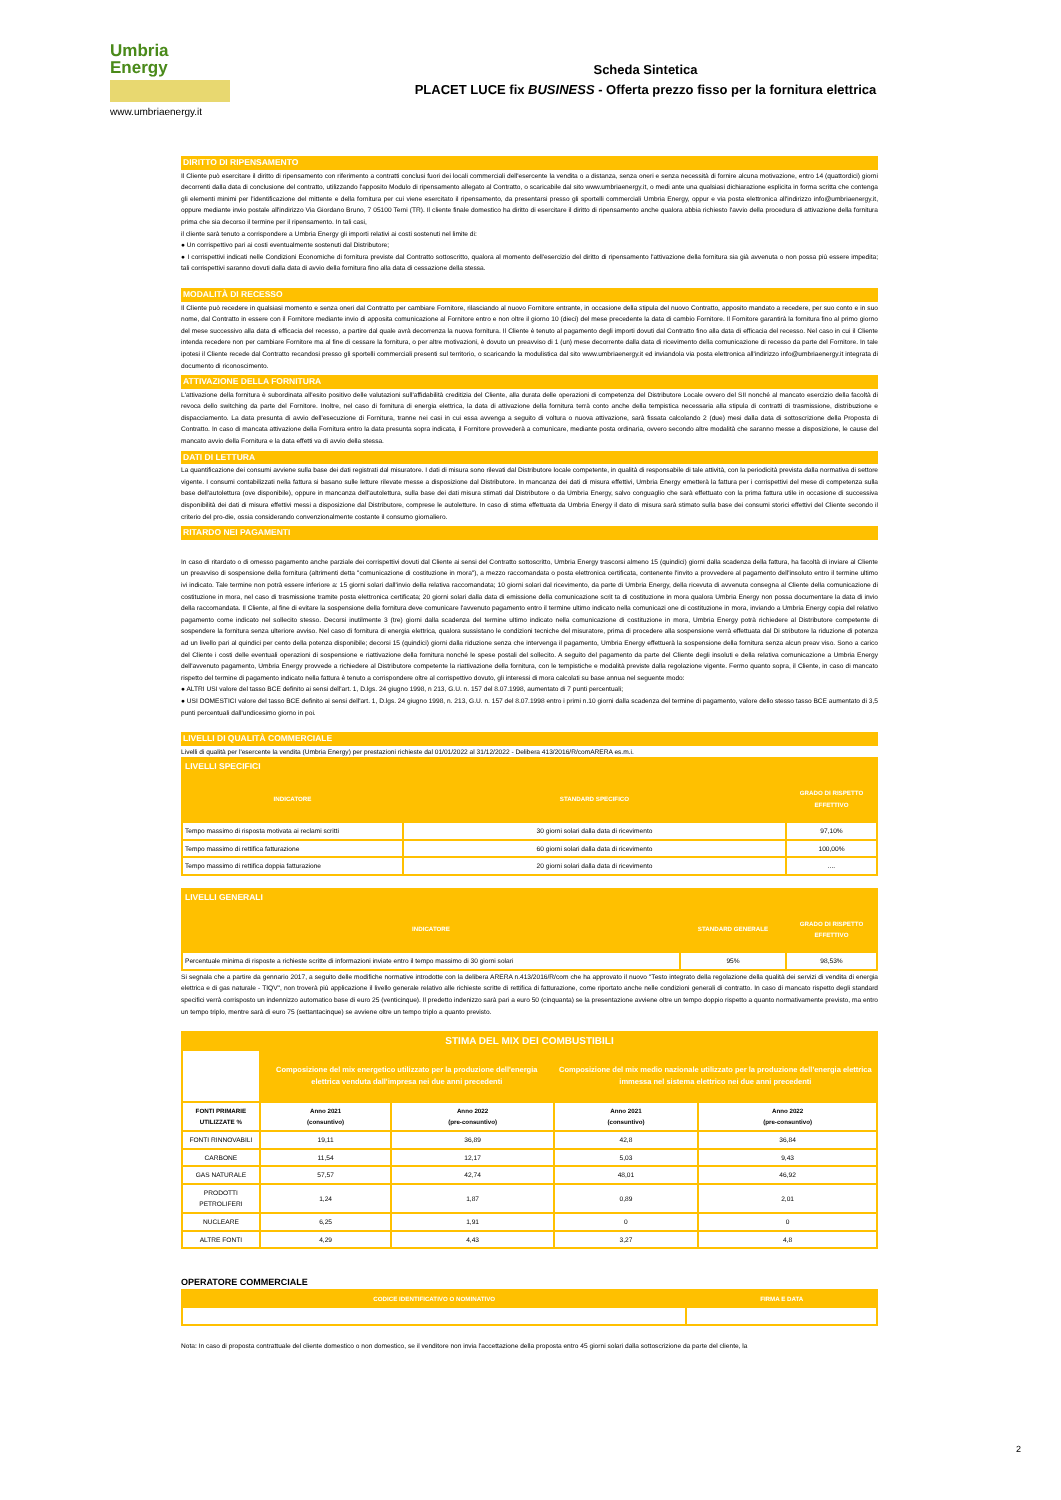Umbria
Energy
www.umbriaenergy.it
Scheda Sintetica
PLACET LUCE fix BUSINESS - Offerta prezzo fisso per la fornitura elettrica
DIRITTO DI RIPENSAMENTO
Il Cliente può esercitare il diritto di ripensamento con riferimento a contratti conclusi fuori dei locali commerciali dell'esercente la vendita o a distanza, senza oneri e senza necessità di fornire alcuna motivazione, entro 14 (quattordici) giorni decorrenti dalla data di conclusione del contratto, utilizzando l'apposito Modulo di ripensamento allegato al Contratto, o scaricabile dal sito www.umbriaenergy.it, o medi ante una qualsiasi dichiarazione esplicita in forma scritta che contenga gli elementi minimi per l'identificazione del mittente e della fornitura per cui viene esercitato il ripensamento, da presentarsi presso gli sportelli commerciali Umbria Energy, oppur e via posta elettronica all'indirizzo info@umbriaenergy.it, oppure mediante invio postale all'indirizzo Via Giordano Bruno, 7 05100 Terni (TR). Il cliente finale domestico ha diritto di esercitare il diritto di ripensamento anche qualora abbia richiesto l'avvio della procedura di attivazione della fornitura prima che sia decorso il termine per il ripensamento. In tali casi,
il cliente sarà tenuto a corrispondere a Umbria Energy gli importi relativi ai costi sostenuti nel limite di:
● Un corrispettivo pari ai costi eventualmente sostenuti dal Distributore;
● I corrispettivi indicati nelle Condizioni Economiche di fornitura previste dal Contratto sottoscritto, qualora al momento dell'esercizio del diritto di ripensamento l'attivazione della fornitura sia già avvenuta o non possa più essere impedita; tali corrispettivi saranno dovuti dalla data di avvio della fornitura fino alla data di cessazione della stessa.
MODALITÀ DI RECESSO
Il Cliente può recedere in qualsiasi momento e senza oneri dal Contratto per cambiare Fornitore, rilasciando al nuovo Fornitore entrante, in occasione della stipula del nuovo Contratto, apposito mandato a recedere, per suo conto e in suo nome, dal Contratto in essere con il Fornitore mediante invio di apposita comunicazione al Fornitore entro e non oltre il giorno 10 (dieci) del mese precedente la data di cambio Fornitore. Il Fornitore garantirà la fornitura fino al primo giorno del mese successivo alla data di efficacia del recesso, a partire dal quale avrà decorrenza la nuova fornitura. Il Cliente è tenuto al pagamento degli importi dovuti dal Contratto fino alla data di efficacia del recesso. Nel caso in cui il Cliente intenda recedere non per cambiare Fornitore ma al fine di cessare la fornitura, o per altre motivazioni, è dovuto un preavviso di 1 (un) mese decorrente dalla data di ricevimento della comunicazione di recesso da parte del Fornitore. In tale ipotesi il Cliente recede dal Contratto recandosi presso gli sportelli commerciali presenti sul territorio, o scaricando la modulistica dal sito www.umbriaenergy.it ed inviandola via posta elettronica all'indirizzo info@umbriaenergy.it integrata di documento di riconoscimento.
ATTIVAZIONE DELLA FORNITURA
L'attivazione della fornitura è subordinata all'esito positivo delle valutazioni sull'affidabilità creditizia del Cliente, alla durata delle operazioni di competenza del Distributore Locale ovvero del SII nonché al mancato esercizio della facoltà di revoca dello switching da parte del Fornitore. Inoltre, nel caso di fornitura di energia elettrica, la data di attivazione della fornitura terrà conto anche della tempistica necessaria alla stipula di contratti di trasmissione, distribuzione e dispacciamento. La data presunta di avvio dell'esecuzione di Fornitura, tranne nei casi in cui essa avvenga a seguito di voltura o nuova attivazione, sarà fissata calcolando 2 (due) mesi dalla data di sottoscrizione della Proposta di Contratto. In caso di mancata attivazione della Fornitura entro la data presunta sopra indicata, il Fornitore provvederà a comunicare, mediante posta ordinaria, ovvero secondo altre modalità che saranno messe a disposizione, le cause del mancato avvio della Fornitura e la data effetti va di avvio della stessa.
DATI DI LETTURA
La quantificazione dei consumi avviene sulla base dei dati registrati dal misuratore. I dati di misura sono rilevati dal Distributore locale competente, in qualità di responsabile di tale attività, con la periodicità prevista dalla normativa di settore vigente. I consumi contabilizzati nella fattura si basano sulle letture rilevate messe a disposizione dal Distributore. In mancanza dei dati di misura effettivi, Umbria Energy emetterà la fattura per i corrispettivi del mese di competenza sulla base dell'autolettura (ove disponibile), oppure in mancanza dell'autolettura, sulla base dei dati misura stimati dal Distributore o da Umbria Energy, salvo conguaglio che sarà effettuato con la prima fattura utile in occasione di successiva disponibilità dei dati di misura effettivi messi a disposizione dal Distributore, comprese le autoletture. In caso di stima effettuata da Umbria Energy il dato di misura sarà stimato sulla base dei consumi storici effettivi del Cliente secondo il criterio del pro-die, ossia considerando convenzionalmente costante il consumo giornaliero.
RITARDO NEI PAGAMENTI
In caso di ritardato o di omesso pagamento anche parziale dei corrispettivi dovuti dal Cliente ai sensi del Contratto sottoscritto, Umbria Energy trascorsi almeno 15 (quindici) giorni dalla scadenza della fattura, ha facoltà di inviare al Cliente un preavviso di sospensione della fornitura (altrimenti detta "comunicazione di costituzione in mora"), a mezzo raccomandata o posta elettronica certificata, contenente l'invito a provvedere al pagamento dell'insoluto entro il termine ultimo ivi indicato. Tale termine non potrà essere inferiore a: 15 giorni solari dall'invio della relativa raccomandata; 10 giorni solari dal ricevimento, da parte di Umbria Energy, della ricevuta di avvenuta consegna al Cliente della comunicazione di costituzione in mora, nel caso di trasmissione tramite posta elettronica certificata; 20 giorni solari dalla data di emissione della comunicazione scrit ta di costituzione in mora qualora Umbria Energy non possa documentare la data di invio della raccomandata. Il Cliente, al fine di evitare la sospensione della fornitura deve comunicare l'avvenuto pagamento entro il termine ultimo indicato nella comunicazi one di costituzione in mora, inviando a Umbria Energy copia del relativo pagamento come indicato nel sollecito stesso. Decorsi inutilmente 3 (tre) giorni dalla scadenza del termine ultimo indicato nella comunicazione di costituzione in mora, Umbria Energy potrà richiedere al Distributore competente di sospendere la fornitura senza ulteriore avviso. Nel caso di fornitura di energia elettrica, qualora sussistano le condizioni tecniche del misuratore, prima di procedere alla sospensione verrà effettuata dal Di stributore la riduzione di potenza ad un livello pari al quindici per cento della potenza disponibile; decorsi 15 (quindici) giorni dalla riduzione senza che intervenga il pagamento, Umbria Energy effettuerà la sospensione della fornitura senza alcun preav viso. Sono a carico del Cliente i costi delle eventuali operazioni di sospensione e riattivazione della fornitura nonché le spese postali del sollecito. A seguito del pagamento da parte del Cliente degli insoluti e della relativa comunicazione a Umbria Energy dell'avvenuto pagamento, Umbria Energy provvede a richiedere al Distributore competente la riattivazione della fornitura, con le tempistiche e modalità previste dalla regolazione vigente. Fermo quanto sopra, il Cliente, in caso di mancato rispetto del termine di pagamento indicato nella fattura è tenuto a corrispondere oltre al corrispettivo dovuto, gli interessi di mora calcolati su base annua nel seguente modo:
● ALTRI USI valore del tasso BCE definito ai sensi dell'art. 1, D.lgs. 24 giugno 1998, n 213, G.U. n. 157 del 8.07.1998, aumentato di 7 punti percentuali;
● USI DOMESTICI valore del tasso BCE definito ai sensi dell'art. 1, D.lgs. 24 giugno 1998, n. 213, G.U. n. 157 del 8.07.1998 entro i primi n.10 giorni dalla scadenza del termine di pagamento, valore dello stesso tasso BCE aumentato di 3,5 punti percentuali dall'undicesimo giorno in poi.
LIVELLI DI QUALITÀ COMMERCIALE
Livelli di qualità per l'esercente la vendita (Umbria Energy) per prestazioni richieste dal 01/01/2022 al 31/12/2022 - Delibera 413/2016/R/comARERA es.m.i.
| LIVELLI SPECIFICI | | |
| --- | --- | --- |
| INDICATORE | STANDARD SPECIFICO | GRADO DI RISPETTO EFFETTIVO |
| Tempo massimo di risposta motivata ai reclami scritti | 30 giorni solari dalla data di ricevimento | 97,10% |
| Tempo massimo di rettifica fatturazione | 60 giorni solari dalla data di ricevimento | 100,00% |
| Tempo massimo di rettifica doppia fatturazione | 20 giorni solari dalla data di ricevimento | .... |
| LIVELLI GENERALI | | |
| --- | --- | --- |
| INDICATORE | STANDARD GENERALE | GRADO DI RISPETTO EFFETTIVO |
| Percentuale minima di risposte a richieste scritte di informazioni inviate entro il tempo massimo di 30 giorni solari | 95% | 98,53% |
Si segnala che a partire da gennario 2017, a seguito delle modifiche normative introdotte con la delibera ARERA n.413/2016/R/com che ha approvato il nuovo "Testo integrato della regolazione della qualità dei servizi di vendita di energia elettrica e di gas naturale - TIQV", non troverà più applicazione il livello generale relativo alle richieste scritte di rettifica di fatturazione, come riportato anche nelle condizioni generali di contratto. In caso di mancato rispetto degli standard specifici verrà corrisposto un indennizzo automatico base di euro 25 (venticinque). Il predetto indenizzo sarà pari a euro 50 (cinquanta) se la presentazione avviene oltre un tempo doppio rispetto a quanto normativamente previsto, ma entro un tempo triplo, mentre sarà di euro 75 (settantacinque) se avviene oltre un tempo triplo a quanto previsto.
| STIMA DEL MIX DEI COMBUSTIBILI | | | | |
| --- | --- | --- | --- | --- |
| | Composizione del mix energetico utilizzato per la produzione dell'energia elettrica venduta dall'impresa nei due anni precedenti | | Composizione del mix medio nazionale utilizzato per la produzione dell'energia elettrica immessa nel sistema elettrico nei due anni precedenti | |
| FONTI PRIMARIE UTILIZZATE % | Anno 2021 (consuntivo) | Anno 2022 (pre-consuntivo) | Anno 2021 (consuntivo) | Anno 2022 (pre-consuntivo) |
| FONTI RINNOVABILI | 19,11 | 36,89 | 42,8 | 36,84 |
| CARBONE | 11,54 | 12,17 | 5,03 | 9,43 |
| GAS NATURALE | 57,57 | 42,74 | 48,01 | 46,92 |
| PRODOTTI PETROLIFERI | 1,24 | 1,87 | 0,89 | 2,01 |
| NUCLEARE | 6,25 | 1,91 | 0 | 0 |
| ALTRE FONTI | 4,29 | 4,43 | 3,27 | 4,8 |
OPERATORE COMMERCIALE
| CODICE IDENTIFICATIVO O NOMINATIVO | FIRMA E DATA |
| --- | --- |
Nota: In caso di proposta contrattuale del cliente domestico o non domestico, se il venditore non invia l'accettazione della proposta entro 45 giorni solari dalla sottoscrizione da parte del cliente, la
2